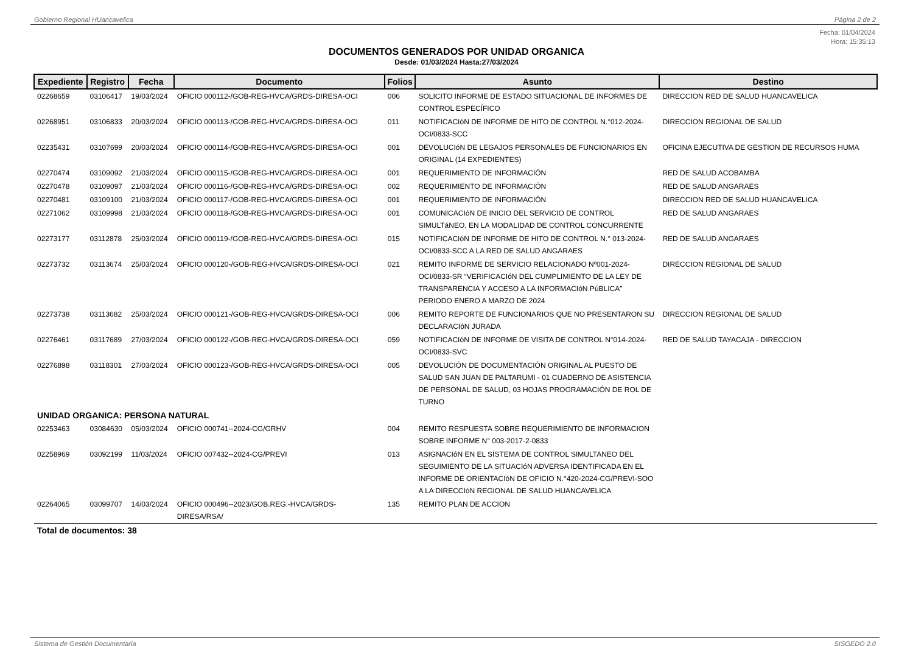Gobierno Regional HUancavelica Página 2 de 2
Fecha: 01/04/2024
Hora: 15:35:13
DOCUMENTOS GENERADOS POR UNIDAD ORGANICA
Desde: 01/03/2024 Hasta:27/03/2024
| Expediente | Registro | Fecha | Documento | Folios | Asunto | Destino |
| --- | --- | --- | --- | --- | --- | --- |
| 02268659 | 03106417 | 19/03/2024 | OFICIO 000112-/GOB-REG-HVCA/GRDS-DIRESA-OCI | 006 | SOLICITO INFORME DE ESTADO SITUACIONAL DE INFORMES DE CONTROL ESPECÍFICO | DIRECCION RED DE SALUD HUANCAVELICA |
| 02268951 | 03106833 | 20/03/2024 | OFICIO 000113-/GOB-REG-HVCA/GRDS-DIRESA-OCI | 011 | NOTIFICACIóN DE INFORME DE HITO DE CONTROL N.°012-2024-OCI/0833-SCC | DIRECCION REGIONAL DE SALUD |
| 02235431 | 03107699 | 20/03/2024 | OFICIO 000114-/GOB-REG-HVCA/GRDS-DIRESA-OCI | 001 | DEVOLUCIóN DE LEGAJOS PERSONALES DE FUNCIONARIOS EN ORIGINAL (14 EXPEDIENTES) | OFICINA EJECUTIVA DE GESTION DE RECURSOS HUMA |
| 02270474 | 03109092 | 21/03/2024 | OFICIO 000115-/GOB-REG-HVCA/GRDS-DIRESA-OCI | 001 | REQUERIMIENTO DE INFORMACIÓN | RED DE SALUD ACOBAMBA |
| 02270478 | 03109097 | 21/03/2024 | OFICIO 000116-/GOB-REG-HVCA/GRDS-DIRESA-OCI | 002 | REQUERIMIENTO DE INFORMACIÓN | RED DE SALUD ANGARAES |
| 02270481 | 03109100 | 21/03/2024 | OFICIO 000117-/GOB-REG-HVCA/GRDS-DIRESA-OCI | 001 | REQUERIMIENTO DE INFORMACIÓN | DIRECCION RED DE SALUD HUANCAVELICA |
| 02271062 | 03109998 | 21/03/2024 | OFICIO 000118-/GOB-REG-HVCA/GRDS-DIRESA-OCI | 001 | COMUNICACIóN DE INICIO DEL SERVICIO DE CONTROL SIMULTáNEO, EN LA MODALIDAD DE CONTROL CONCURRENTE | RED DE SALUD ANGARAES |
| 02273177 | 03112878 | 25/03/2024 | OFICIO 000119-/GOB-REG-HVCA/GRDS-DIRESA-OCI | 015 | NOTIFICACIóN DE INFORME DE HITO DE CONTROL N.° 013-2024-OCI/0833-SCC A LA RED DE SALUD ANGARAES | RED DE SALUD ANGARAES |
| 02273732 | 03113674 | 25/03/2024 | OFICIO 000120-/GOB-REG-HVCA/GRDS-DIRESA-OCI | 021 | REMITO INFORME DE SERVICIO RELACIONADO Nº001-2024-OCI/0833-SR “VERIFICACIóN DEL CUMPLIMIENTO DE LA LEY DE TRANSPARENCIA Y ACCESO A LA INFORMACIóN PúBLICA” PERIODO ENERO A MARZO DE 2024 | DIRECCION REGIONAL DE SALUD |
| 02273738 | 03113682 | 25/03/2024 | OFICIO 000121-/GOB-REG-HVCA/GRDS-DIRESA-OCI | 006 | REMITO REPORTE DE FUNCIONARIOS QUE NO PRESENTARON SU DECLARACIóN JURADA | DIRECCION REGIONAL DE SALUD |
| 02276461 | 03117689 | 27/03/2024 | OFICIO 000122-/GOB-REG-HVCA/GRDS-DIRESA-OCI | 059 | NOTIFICACIóN DE INFORME DE VISITA DE CONTROL N°014-2024-OCI/0833-SVC | RED DE SALUD TAYACAJA - DIRECCION |
| 02276898 | 03118301 | 27/03/2024 | OFICIO 000123-/GOB-REG-HVCA/GRDS-DIRESA-OCI | 005 | DEVOLUCIÓN DE DOCUMENTACIÓN ORIGINAL AL PUESTO DE SALUD SAN JUAN DE PALTARUMI - 01 CUADERNO DE ASISTENCIA DE PERSONAL DE SALUD, 03 HOJAS PROGRAMACIÓN DE ROL DE TURNO | |
| UNIDAD ORGANICA: PERSONA NATURAL | | | | | | |
| 02253463 | 03084630 | 05/03/2024 | OFICIO 000741--2024-CG/GRHV | 004 | REMITO RESPUESTA SOBRE REQUERIMIENTO DE INFORMACION SOBRE INFORME N° 003-2017-2-0833 | |
| 02258969 | 03092199 | 11/03/2024 | OFICIO 007432--2024-CG/PREVI | 013 | ASIGNACIóN EN EL SISTEMA DE CONTROL SIMULTANEO DEL SEGUIMIENTO DE LA SITUACIóN ADVERSA IDENTIFICADA EN EL INFORME DE ORIENTACIóN DE OFICIO N.°420-2024-CG/PREVI-SOO A LA DIRECCIóN REGIONAL DE SALUD HUANCAVELICA | |
| 02264065 | 03099707 | 14/03/2024 | OFICIO 000496--2023/GOB.REG.-HVCA/GRDS-DIRESA/RSA/ | 135 | REMITO PLAN DE ACCION | |
| Total de documentos: 38 | | | | | | |
Sistema de Gestión Documentaria SISGEDO 2.0